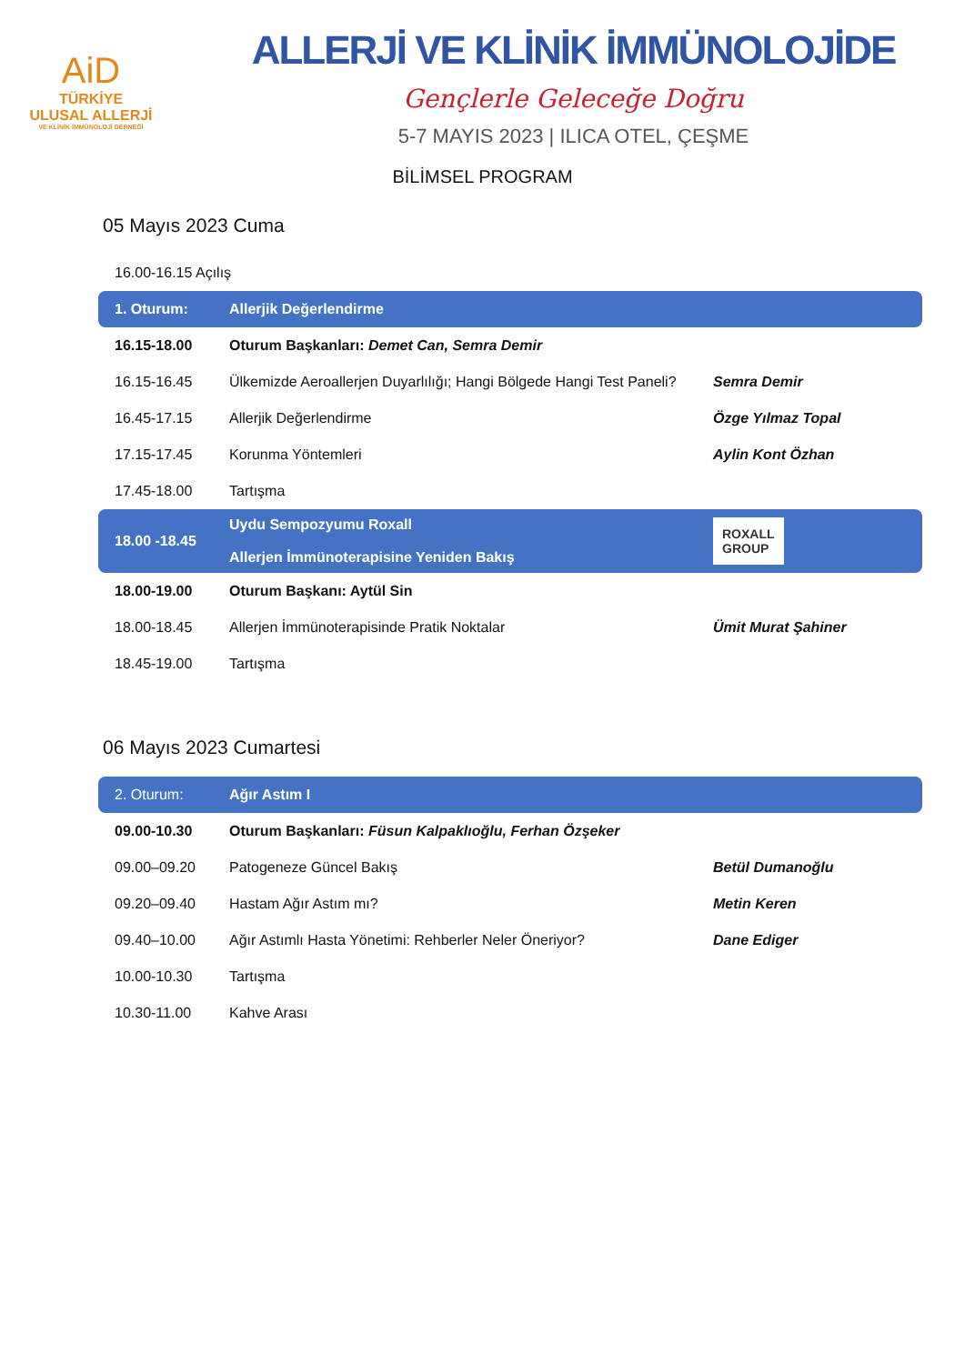AiD
TÜRKİYE
ULUSAL ALLERJİ
VE KLİNİK İMMÜNOLOJİ DERNEĞİ
ALLERJİ VE KLİNİK İMMÜNOLOJİDE
Gençlerle Geleceğe Doğru
5-7 MAYIS 2023 | ILICA OTEL, ÇEŞME
BİLİMSEL PROGRAM
05 Mayıs 2023 Cuma
| 16.00-16.15 Açılış | | |
| 1. Oturum: | Allerjik Değerlendirme | |
| 16.15-18.00 | Oturum Başkanları: Demet Can, Semra Demir | |
| 16.15-16.45 | Ülkemizde Aeroallerjen Duyarlılığı; Hangi Bölgede Hangi Test Paneli? | Semra Demir |
| 16.45-17.15 | Allerjik Değerlendirme | Özge Yılmaz Topal |
| 17.15-17.45 | Korunma Yöntemleri | Aylin Kont Özhan |
| 17.45-18.00 | Tartışma | |
| 18.00 -18.45 | Uydu Sempozyumu Roxall Allerjen İmmünoterapisine Yeniden Bakış | ROXALL GROUP |
| 18.00-19.00 | Oturum Başkanı: Aytül Sin | |
| 18.00-18.45 | Allerjen İmmünoterapisinde Pratik Noktalar | Ümit Murat Şahiner |
| 18.45-19.00 | Tartışma | |
06 Mayıs 2023 Cumartesi
| 2. Oturum: | Ağır Astım I | |
| 09.00-10.30 | Oturum Başkanları: Füsun Kalpaklıoğlu, Ferhan Özşeker | |
| 09.00–09.20 | Patogeneze Güncel Bakış | Betül Dumanoğlu |
| 09.20–09.40 | Hastam Ağır Astım mı? | Metin Keren |
| 09.40–10.00 | Ağır Astımlı Hasta Yönetimi: Rehberler Neler Öneriyor? | Dane Ediger |
| 10.00-10.30 | Tartışma | |
| 10.30-11.00 | Kahve Arası | |